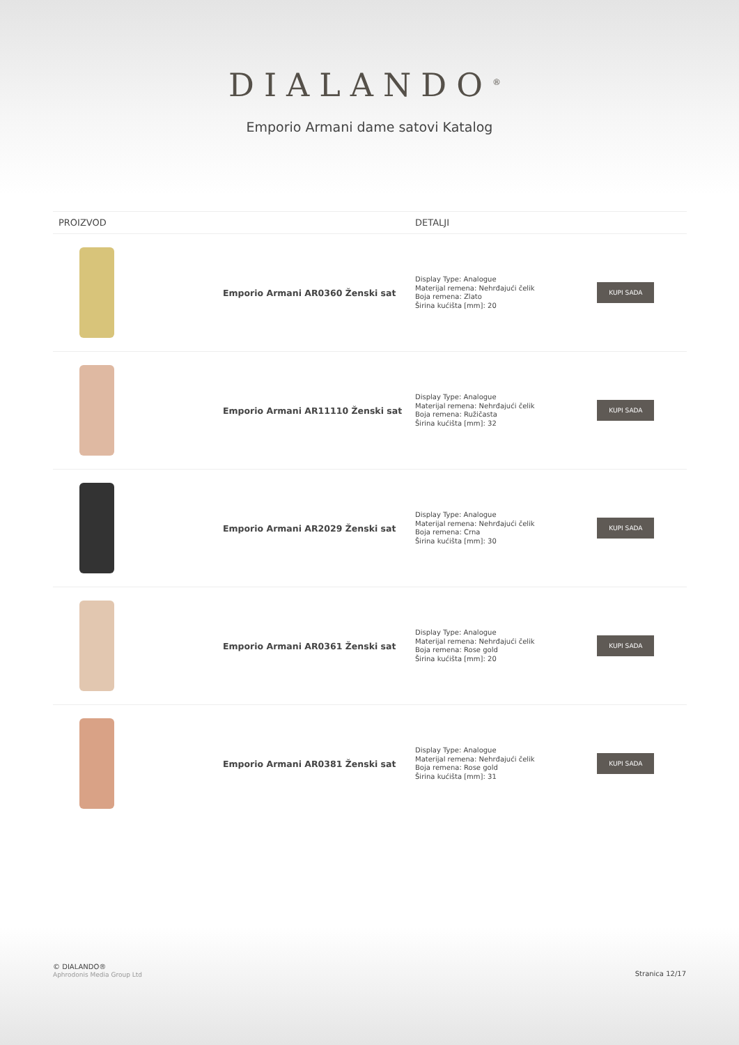DIALANDO<sup>®</sup>
Emporio Armani dame satovi Katalog
| PROIZVOD | | DETALJI | |
| --- | --- | --- | --- |
| | Emporio Armani AR0360 Ženski sat | Display Type: Analogue Materijal remena: Nehrđajući čelik Boja remena: Zlato Širina kućišta [mm]: 20 | KUPI SADA |
| | Emporio Armani AR11110 Ženski sat | Display Type: Analogue Materijal remena: Nehrđajući čelik Boja remena: Ružičasta Širina kućišta [mm]: 32 | KUPI SADA |
| | Emporio Armani AR2029 Ženski sat | Display Type: Analogue Materijal remena: Nehrđajući čelik Boja remena: Crna Širina kućišta [mm]: 30 | KUPI SADA |
| | Emporio Armani AR0361 Ženski sat | Display Type: Analogue Materijal remena: Nehrđajući čelik Boja remena: Rose gold Širina kućišta [mm]: 20 | KUPI SADA |
| | Emporio Armani AR0381 Ženski sat | Display Type: Analogue Materijal remena: Nehrđajući čelik Boja remena: Rose gold Širina kućišta [mm]: 31 | KUPI SADA |
© DIALANDO®
Aphrodonis Media Group Ltd
Stranica 12/17